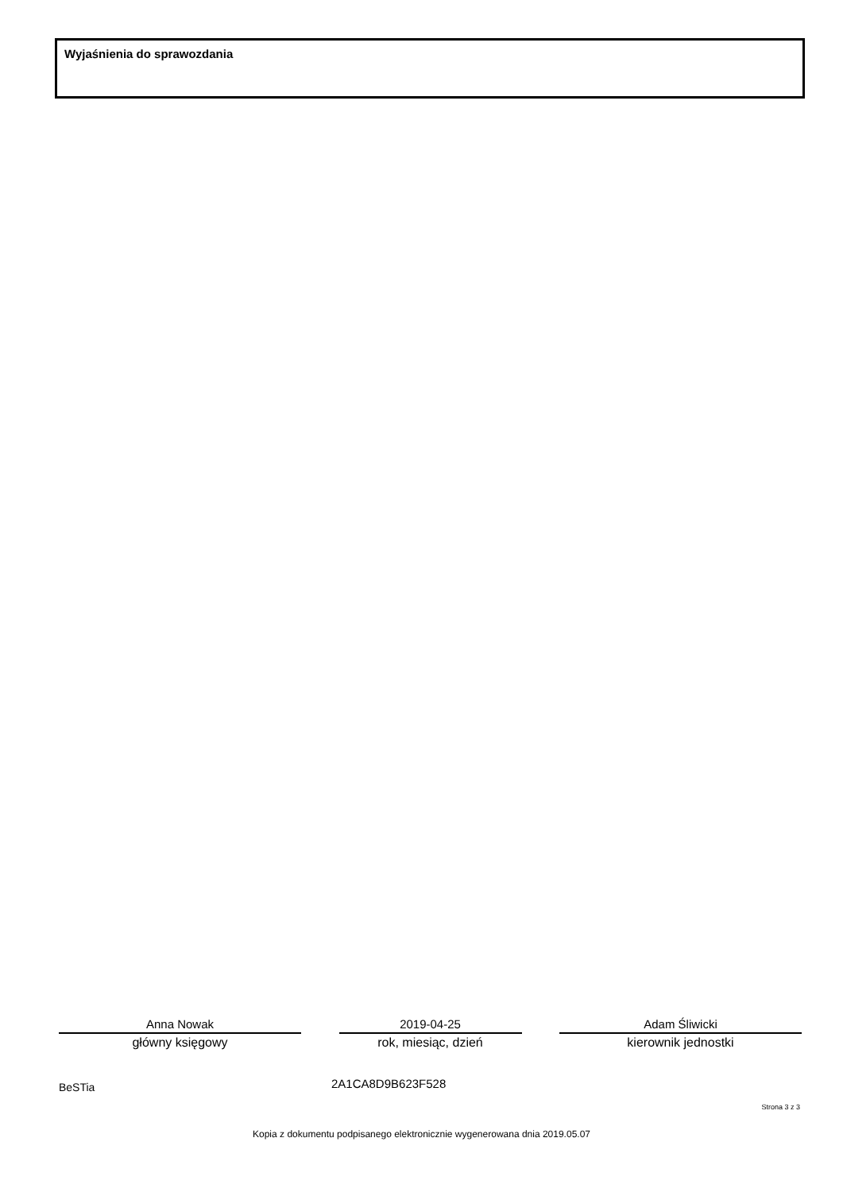Wyjaśnienia do sprawozdania
Anna Nowak
główny księgowy
2019-04-25
rok, miesiąc, dzień
Adam Śliwicki
kierownik jednostki
BeSTia 2A1CA8D9B623F528
Strona 3 z 3
Kopia z dokumentu podpisanego elektronicznie wygenerowana dnia 2019.05.07